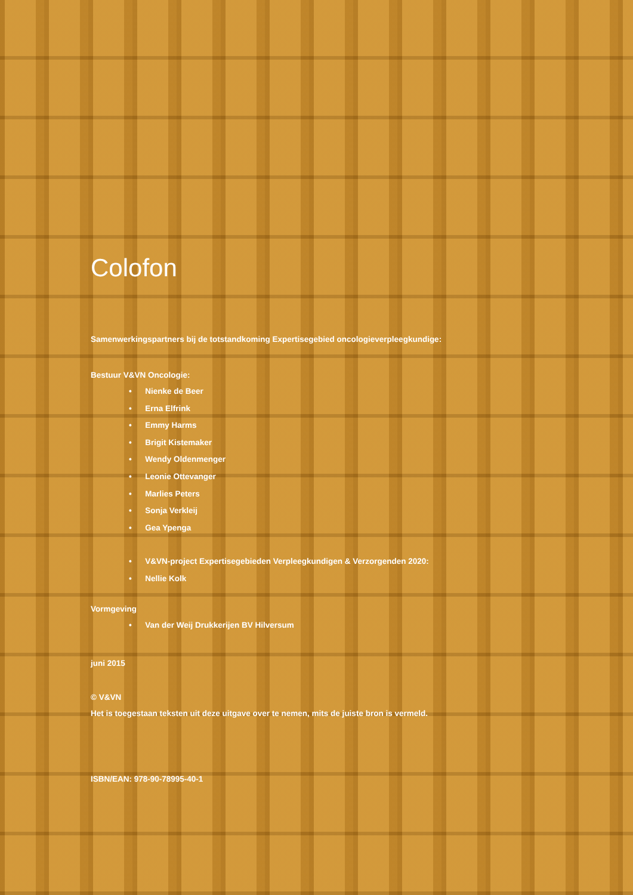Colofon
Samenwerkingspartners bij de totstandkoming Expertisegebied oncologieverpleegkundige:
Bestuur V&VN Oncologie:
• Nienke de Beer
• Erna Elfrink
• Emmy Harms
• Brigit Kistemaker
• Wendy Oldenmenger
• Leonie Ottevanger
• Marlies Peters
• Sonja Verkleij
• Gea Ypenga
• V&VN-project Expertisegebieden Verpleegkundigen & Verzorgenden 2020:
• Nellie Kolk
Vormgeving
• Van der Weij Drukkerijen BV Hilversum
juni 2015
© V&VN
Het is toegestaan teksten uit deze uitgave over te nemen, mits de juiste bron is vermeld.
ISBN/EAN: 978-90-78995-40-1